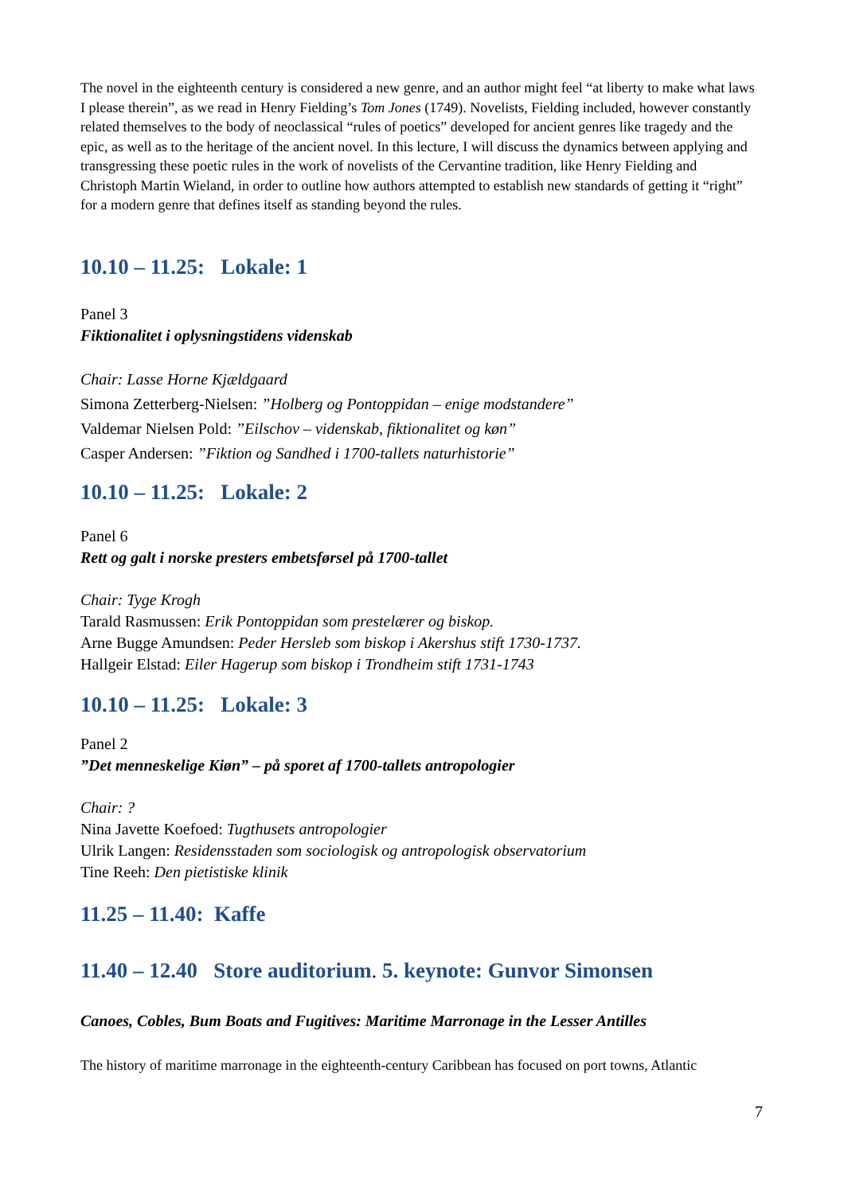The novel in the eighteenth century is considered a new genre, and an author might feel “at liberty to make what laws I please therein”, as we read in Henry Fielding’s Tom Jones (1749). Novelists, Fielding included, however constantly related themselves to the body of neoclassical “rules of poetics” developed for ancient genres like tragedy and the epic, as well as to the heritage of the ancient novel. In this lecture, I will discuss the dynamics between applying and transgressing these poetic rules in the work of novelists of the Cervantine tradition, like Henry Fielding and Christoph Martin Wieland, in order to outline how authors attempted to establish new standards of getting it “right” for a modern genre that defines itself as standing beyond the rules.
10.10 – 11.25: Lokale: 1
Panel 3
Fiktionalitet i oplysningstidens videnskab
Chair: Lasse Horne Kjældgaard
Simona Zetterberg-Nielsen: ”Holberg og Pontoppidan – enige modstandere”
Valdemar Nielsen Pold: ”Eilschov – videnskab, fiktionalitet og køn”
Casper Andersen: ”Fiktion og Sandhed i 1700-tallets naturhistorie”
10.10 – 11.25: Lokale: 2
Panel 6
Rett og galt i norske presters embetsførsel på 1700-tallet
Chair: Tyge Krogh
Tarald Rasmussen: Erik Pontoppidan som prestelærer og biskop.
Arne Bugge Amundsen: Peder Hersleb som biskop i Akershus stift 1730-1737.
Hallgeir Elstad: Eiler Hagerup som biskop i Trondheim stift 1731-1743
10.10 – 11.25: Lokale: 3
Panel 2
”Det menneskelige Kiøn” – på sporet af 1700-tallets antropologier
Chair: ?
Nina Javette Koefoed: Tugthusets antropologier
Ulrik Langen: Residensstaden som sociologisk og antropologisk observatorium
Tine Reeh: Den pietistiske klinik
11.25 – 11.40: Kaffe
11.40 – 12.40 Store auditorium. 5. keynote: Gunvor Simonsen
Canoes, Cobles, Bum Boats and Fugitives: Maritime Marronage in the Lesser Antilles
The history of maritime marronage in the eighteenth-century Caribbean has focused on port towns, Atlantic
7